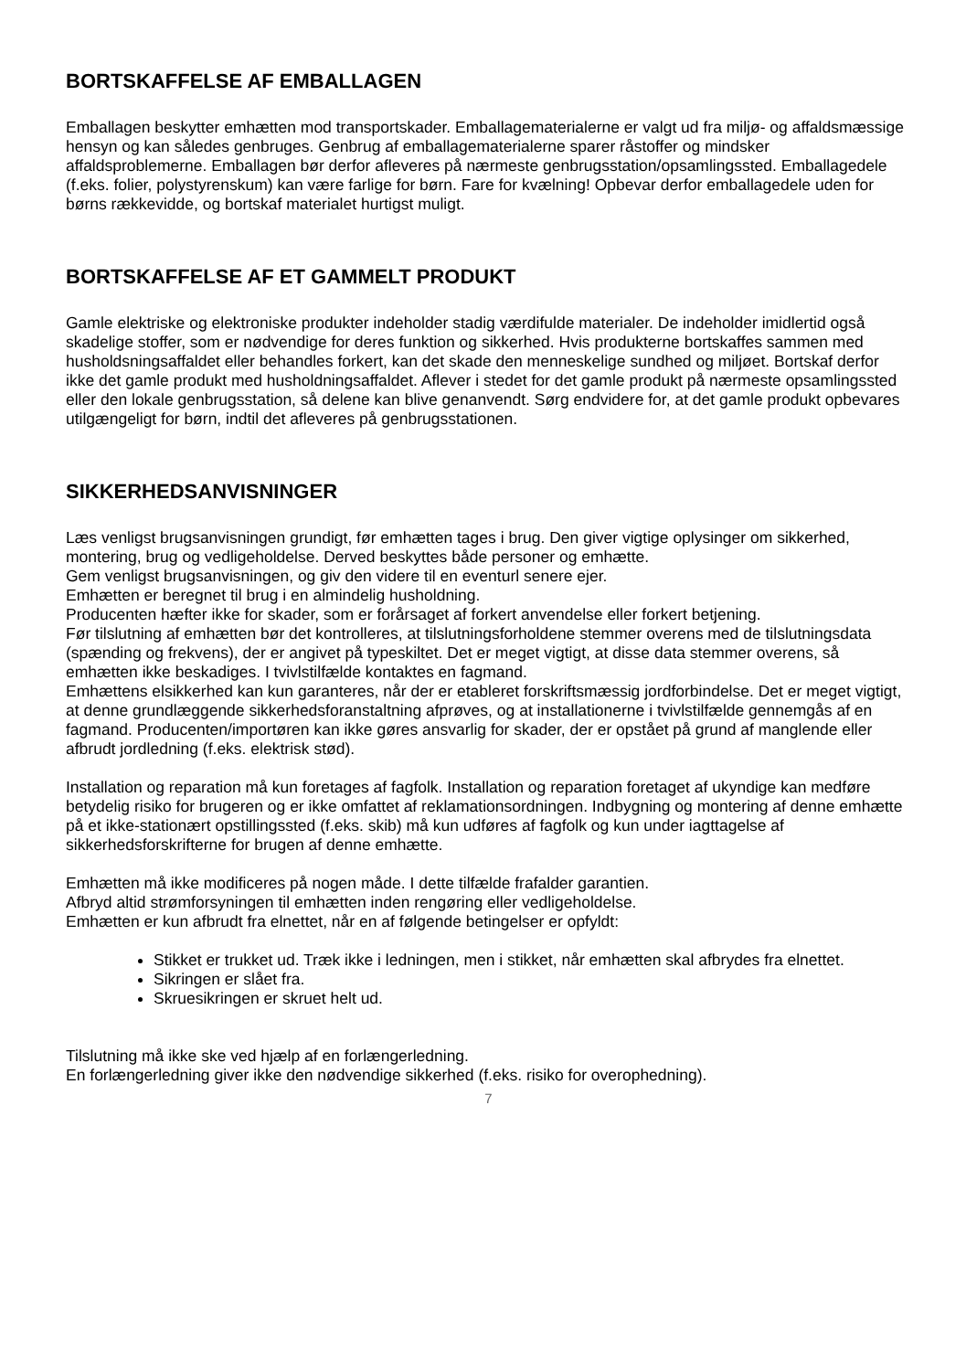BORTSKAFFELSE AF EMBALLAGEN
Emballagen beskytter emhætten mod transportskader. Emballagematerialerne er valgt ud fra miljø- og affaldsmæssige hensyn og kan således genbruges. Genbrug af emballagematerialerne sparer råstoffer og mindsker affaldsproblemerne. Emballagen bør derfor afleveres på nærmeste genbrugsstation/opsamlingssted. Emballagedele (f.eks. folier, polystyrenskum) kan være farlige for børn. Fare for kvælning! Opbevar derfor emballagedele uden for børns rækkevidde, og bortskaf materialet hurtigst muligt.
BORTSKAFFELSE AF ET GAMMELT PRODUKT
Gamle elektriske og elektroniske produkter indeholder stadig værdifulde materialer. De indeholder imidlertid også skadelige stoffer, som er nødvendige for deres funktion og sikkerhed. Hvis produkterne bortskaffes sammen med husholdsningsaffaldet eller behandles forkert, kan det skade den menneskelige sundhed og miljøet. Bortskaf derfor ikke det gamle produkt med husholdningsaffaldet. Aflever i stedet for det gamle produkt på nærmeste opsamlingssted eller den lokale genbrugsstation, så delene kan blive genanvendt. Sørg endvidere for, at det gamle produkt opbevares utilgængeligt for børn, indtil det afleveres på genbrugsstationen.
SIKKERHEDSANVISNINGER
Læs venligst brugsanvisningen grundigt, før emhætten tages i brug. Den giver vigtige oplysinger om sikkerhed, montering, brug og vedligeholdelse. Derved beskyttes både personer og emhætte.
Gem venligst brugsanvisningen, og giv den videre til en eventurl senere ejer.
Emhætten er beregnet til brug i en almindelig husholdning.
Producenten hæfter ikke for skader, som er forårsaget af forkert anvendelse eller forkert betjening.
Før tilslutning af emhætten bør det kontrolleres, at tilslutningsforholdene stemmer overens med de tilslutningsdata (spænding og frekvens), der er angivet på typeskiltet. Det er meget vigtigt, at disse data stemmer overens, så emhætten ikke beskadiges. I tvivlstilfælde kontaktes en fagmand.
Emhættens elsikkerhed kan kun garanteres, når der er etableret forskriftsmæssig jordforbindelse. Det er meget vigtigt, at denne grundlæggende sikkerhedsforanstaltning afprøves, og at installationerne i tvivlstilfælde gennemgås af en fagmand. Producenten/importøren kan ikke gøres ansvarlig for skader, der er opstået på grund af manglende eller afbrudt jordledning (f.eks. elektrisk stød).
Installation og reparation må kun foretages af fagfolk. Installation og reparation foretaget af ukyndige kan medføre betydelig risiko for brugeren og er ikke omfattet af reklamationsordningen. Indbygning og montering af denne emhætte på et ikke-stationært opstillingssted (f.eks. skib) må kun udføres af fagfolk og kun under iagttagelse af sikkerhedsforskrifterne for brugen af denne emhætte.
Emhætten må ikke modificeres på nogen måde. I dette tilfælde frafalder garantien.
Afbryd altid strømforsyningen til emhætten inden rengøring eller vedligeholdelse.
Emhætten er kun afbrudt fra elnettet, når en af følgende betingelser er opfyldt:
Stikket er trukket ud. Træk ikke i ledningen, men i stikket, når emhætten skal afbrydes fra elnettet.
Sikringen er slået fra.
Skruesikringen er skruet helt ud.
Tilslutning må ikke ske ved hjælp af en forlængerledning.
En forlængerledning giver ikke den nødvendige sikkerhed (f.eks. risiko for overophedning).
7